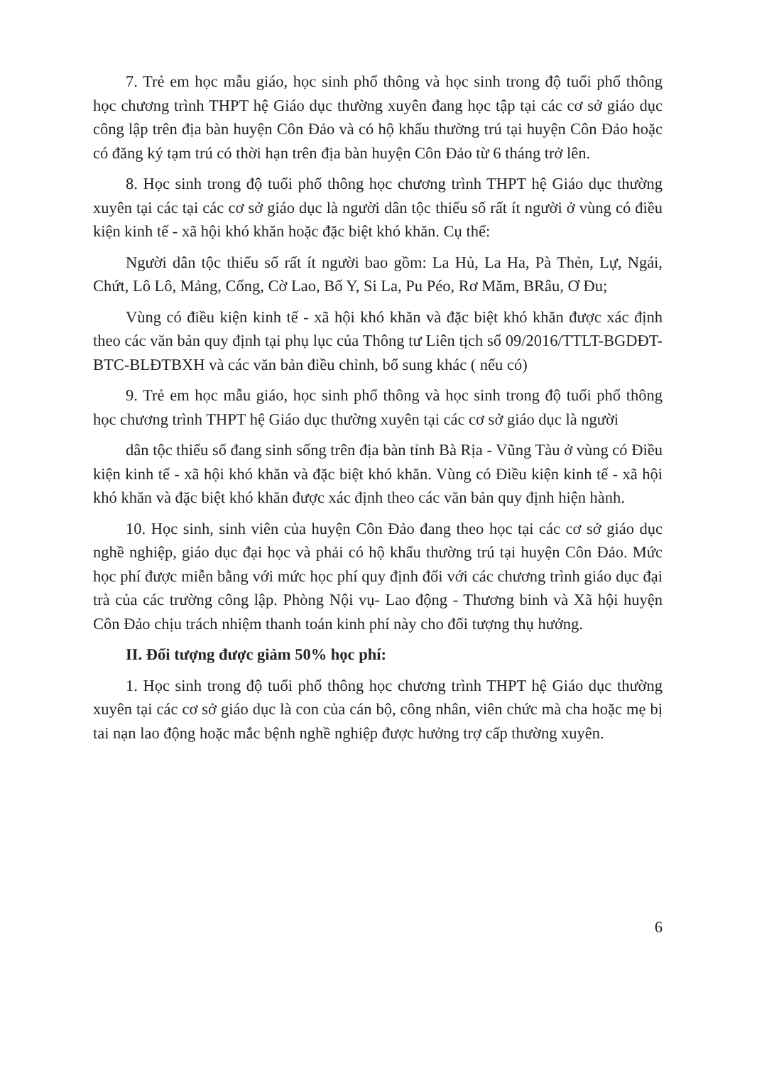7. Trẻ em học mẫu giáo, học sinh phổ thông và học sinh trong độ tuổi phổ thông học chương trình THPT hệ Giáo dục thường xuyên đang học tập tại các cơ sở giáo dục công lập trên địa bàn huyện Côn Đảo và có hộ khẩu thường trú tại huyện Côn Đảo hoặc có đăng ký tạm trú có thời hạn trên địa bàn huyện Côn Đảo từ 6 tháng trở lên.
8. Học sinh trong độ tuổi phổ thông học chương trình THPT hệ Giáo dục thường xuyên tại các tại các cơ sở giáo dục là người dân tộc thiểu số rất ít người ở vùng có điều kiện kinh tế - xã hội khó khăn hoặc đặc biệt khó khăn. Cụ thể:
Người dân tộc thiểu số rất ít người bao gồm: La Hủ, La Ha, Pà Thẻn, Lự, Ngái, Chứt, Lô Lô, Mảng, Cống, Cờ Lao, Bố Y, Si La, Pu Péo, Rơ Măm, BRâu, Ơ Đu;
Vùng có điều kiện kinh tế - xã hội khó khăn và đặc biệt khó khăn được xác định theo các văn bản quy định tại phụ lục của Thông tư Liên tịch số 09/2016/TTLT-BGDĐT-BTC-BLĐTBXH và các văn bản điều chỉnh, bổ sung khác ( nếu có)
9. Trẻ em học mẫu giáo, học sinh phổ thông và học sinh trong độ tuổi phổ thông học chương trình THPT hệ Giáo dục thường xuyên tại các cơ sở giáo dục là người
dân tộc thiểu số đang sinh sống trên địa bàn tỉnh Bà Rịa - Vũng Tàu ở vùng có Điều kiện kinh tế - xã hội khó khăn và đặc biệt khó khăn. Vùng có Điều kiện kinh tế - xã hội khó khăn và đặc biệt khó khăn được xác định theo các văn bản quy định hiện hành.
10. Học sinh, sinh viên của huyện Côn Đảo đang theo học tại các cơ sở giáo dục nghề nghiệp, giáo dục đại học và phải có hộ khẩu thường trú tại huyện Côn Đảo. Mức học phí được miễn bằng với mức học phí quy định đối với các chương trình giáo dục đại trà của các trường công lập. Phòng Nội vụ- Lao động - Thương binh và Xã hội huyện Côn Đảo chịu trách nhiệm thanh toán kinh phí này cho đối tượng thụ hưởng.
II. Đối tượng được giảm 50% học phí:
1. Học sinh trong độ tuổi phổ thông học chương trình THPT hệ Giáo dục thường xuyên tại các cơ sở giáo dục là con của cán bộ, công nhân, viên chức mà cha hoặc mẹ bị tai nạn lao động hoặc mắc bệnh nghề nghiệp được hưởng trợ cấp thường xuyên.
6